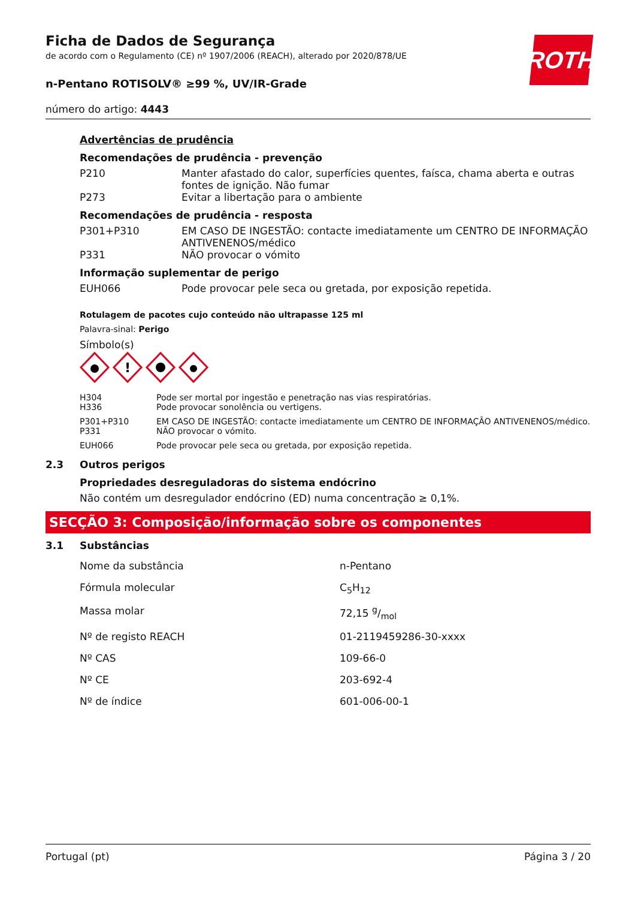ROTH
Ficha de Dados de Segurança
de acordo com o Regulamento (CE) nº 1907/2006 (REACH), alterado por 2020/878/UE
n-Pentano ROTISOLV® ≥99 %, UV/IR-Grade
número do artigo: 4443
Advertências de prudência
Recomendações de prudência - prevenção
| P210 | Manter afastado do calor, superfícies quentes, faísca, chama aberta e outras fontes de ignição. Não fumar |
| P273 | Evitar a libertação para o ambiente |
Recomendações de prudência - resposta
| P301+P310 | EM CASO DE INGESTÃO: contacte imediatamente um CENTRO DE INFORMAÇÃO ANTIVENENOS/médico |
| P331 | NÃO provocar o vómito |
Informação suplementar de perigo
| EUH066 | Pode provocar pele seca ou gretada, por exposição repetida. |
Rotulagem de pacotes cujo conteúdo não ultrapasse 125 ml
Palavra-sinal: Perigo
Símbolo(s)
!
| H304 H336 | Pode ser mortal por ingestão e penetração nas vias respiratórias. Pode provocar sonolência ou vertigens. |
| P301+P310 P331 | EM CASO DE INGESTÃO: contacte imediatamente um CENTRO DE INFORMAÇÃO ANTIVENENOS/médico. NÃO provocar o vómito. |
| EUH066 | Pode provocar pele seca ou gretada, por exposição repetida. |
2.3 Outros perigos
Propriedades desreguladoras do sistema endócrino
Não contém um desregulador endócrino (ED) numa concentração ≥ 0,1%.
SECÇÃO 3: Composição/informação sobre os componentes
3.1 Substâncias
| Nome da substância | n-Pentano |
| Fórmula molecular | C<sub>5</sub>H<sub>12</sub> |
| Massa molar | 72,15 g/mol |
| Nº de registo REACH | 01-2119459286-30-xxxx |
| Nº CAS | 109-66-0 |
| Nº CE | 203-692-4 |
| Nº de índice | 601-006-00-1 |
Portugal (pt) Página 3 / 20